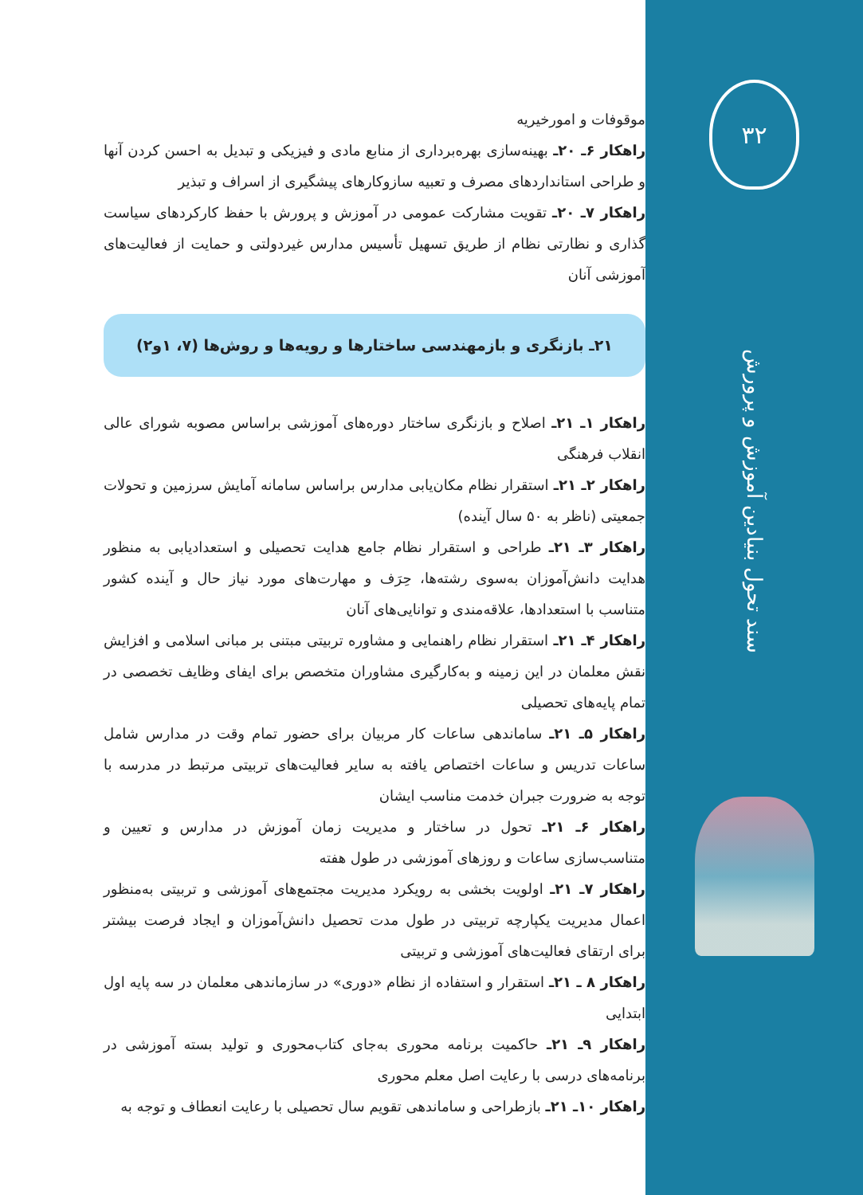۳۲
سند تحول بنیادین آموزش و پرورش
موقوفات و امورخیریه
راهکار ۶ـ ۲۰ـ بهینه‌سازی بهره‌برداری از منابع مادی و فیزیکی و تبدیل به احسن کردن آنها و طراحی استانداردهای مصرف و تعبیه سازوکارهای پیشگیری از اسراف و تبذیر
راهکار ۷ـ ۲۰ـ تقویت مشارکت عمومی در آموزش و پرورش با حفظ کارکردهای سیاست گذاری و نظارتی نظام از طریق تسهیل تأسیس مدارس غیردولتی و حمایت از فعالیت‌های آموزشی آنان
۲۱ـ بازنگری و بازمهندسی ساختارها و رویه‌ها و روش‌ها (۷، ۱و۲)
راهکار ۱ـ ۲۱ـ اصلاح و بازنگری ساختار دوره‌های آموزشی براساس مصوبه شورای عالی انقلاب فرهنگی
راهکار ۲ـ ۲۱ـ استقرار نظام مکان‌یابی مدارس براساس سامانه آمایش سرزمین و تحولات جمعیتی (ناظر به ۵۰ سال آینده)
راهکار ۳ـ ۲۱ـ طراحی و استقرار نظام جامع هدایت تحصیلی و استعدادیابی به منظور هدایت دانش‌آموزان به‌سوی رشته‌ها، حِرَف و مهارت‌های مورد نیاز حال و آینده کشور متناسب با استعدادها، علاقه‌مندی و توانایی‌های آنان
راهکار ۴ـ ۲۱ـ استقرار نظام راهنمایی و مشاوره تربیتی مبتنی بر مبانی اسلامی و افزایش نقش معلمان در این زمینه و به‌کارگیری مشاوران متخصص برای ایفای وظایف تخصصی در تمام پایه‌های تحصیلی
راهکار ۵ـ ۲۱ـ ساماندهی ساعات کار مربیان برای حضور تمام وقت در مدارس شامل ساعات تدریس و ساعات اختصاص یافته به سایر فعالیت‌های تربیتی مرتبط در مدرسه با توجه به ضرورت جبران خدمت مناسب ایشان
راهکار ۶ـ ۲۱ـ تحول در ساختار و مدیریت زمان آموزش در مدارس و تعیین و متناسب‌سازی ساعات و روزهای آموزشی در طول هفته
راهکار ۷ـ ۲۱ـ اولویت بخشی به رویکرد مدیریت مجتمع‌های آموزشی و تربیتی به‌منظور اعمال مدیریت یکپارچه تربیتی در طول مدت تحصیل دانش‌آموزان و ایجاد فرصت بیشتر برای ارتقای فعالیت‌های آموزشی و تربیتی
راهکار ۸ ـ ۲۱ـ استقرار و استفاده از نظام «دوری» در سازماندهی معلمان در سه پایه اول ابتدایی
راهکار ۹ـ ۲۱ـ حاکمیت برنامه محوری به‌جای کتاب‌محوری و تولید بسته آموزشی در برنامه‌های درسی با رعایت اصل معلم محوری
راهکار ۱۰ـ ۲۱ـ بازطراحی و ساماندهی تقویم سال تحصیلی با رعایت انعطاف و توجه به